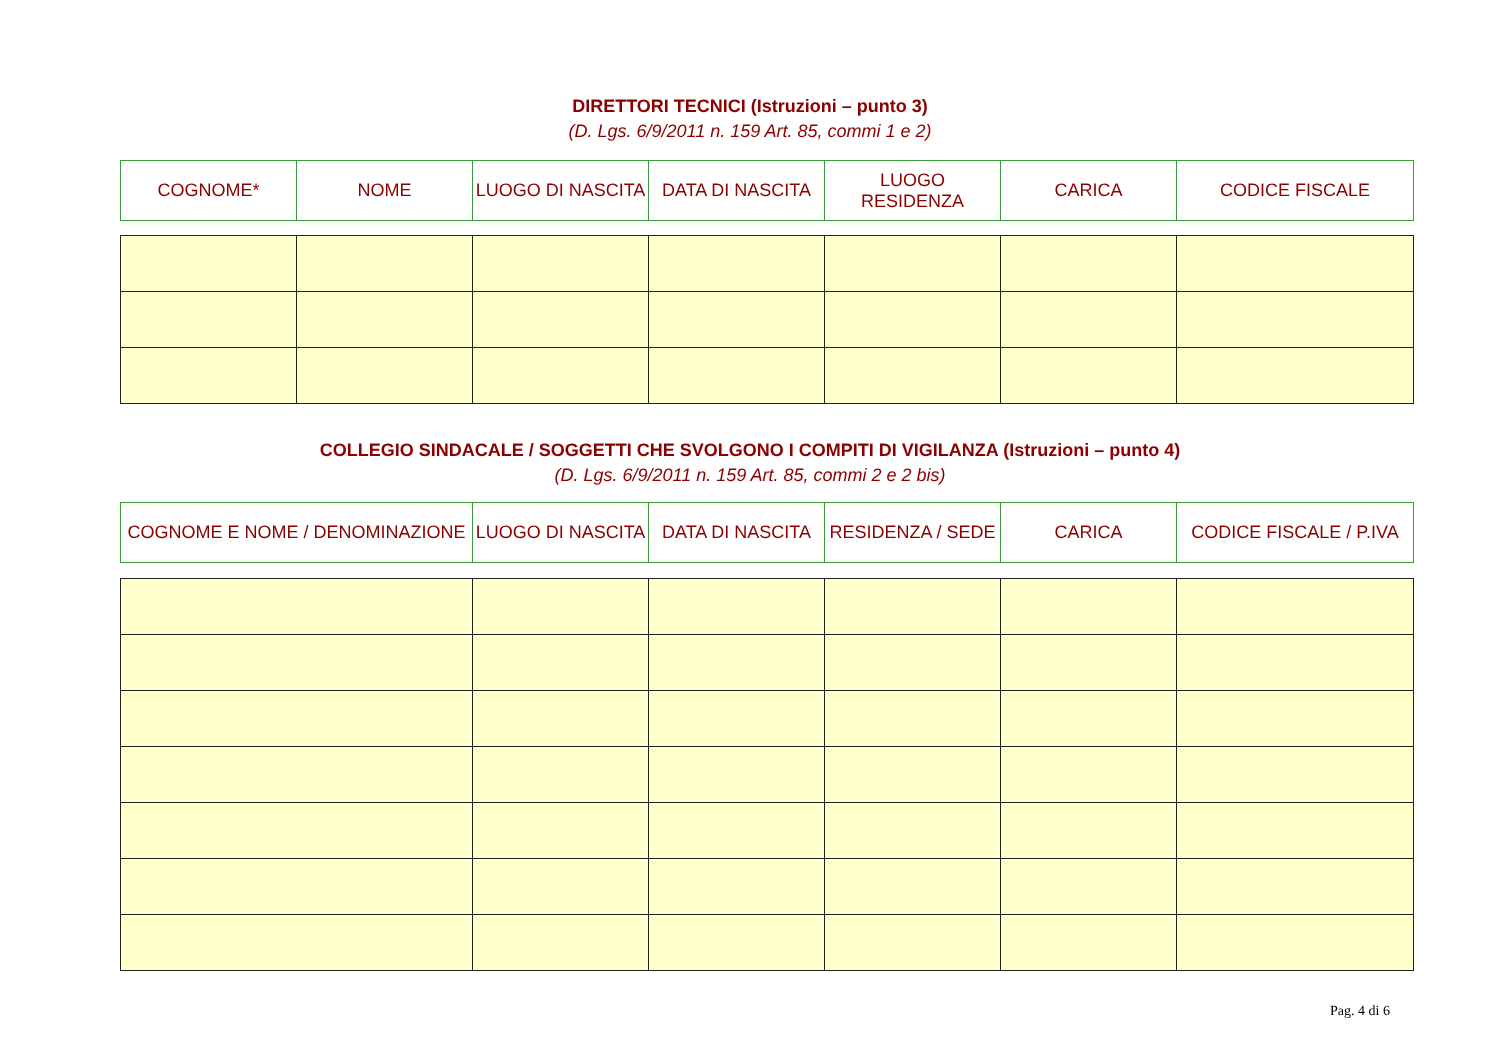DIRETTORI TECNICI (Istruzioni – punto 3)
(D. Lgs. 6/9/2011 n. 159 Art. 85, commi 1 e 2)
| COGNOME* | NOME | LUOGO DI NASCITA | DATA DI NASCITA | LUOGO RESIDENZA | CARICA | CODICE FISCALE |
COLLEGIO SINDACALE / SOGGETTI CHE SVOLGONO I COMPITI DI VIGILANZA (Istruzioni – punto 4)
(D. Lgs. 6/9/2011 n. 159 Art. 85, commi 2 e 2 bis)
| COGNOME E NOME / DENOMINAZIONE | LUOGO DI NASCITA | DATA DI NASCITA | RESIDENZA / SEDE | CARICA | CODICE FISCALE / P.IVA |
Pag. 4 di 6